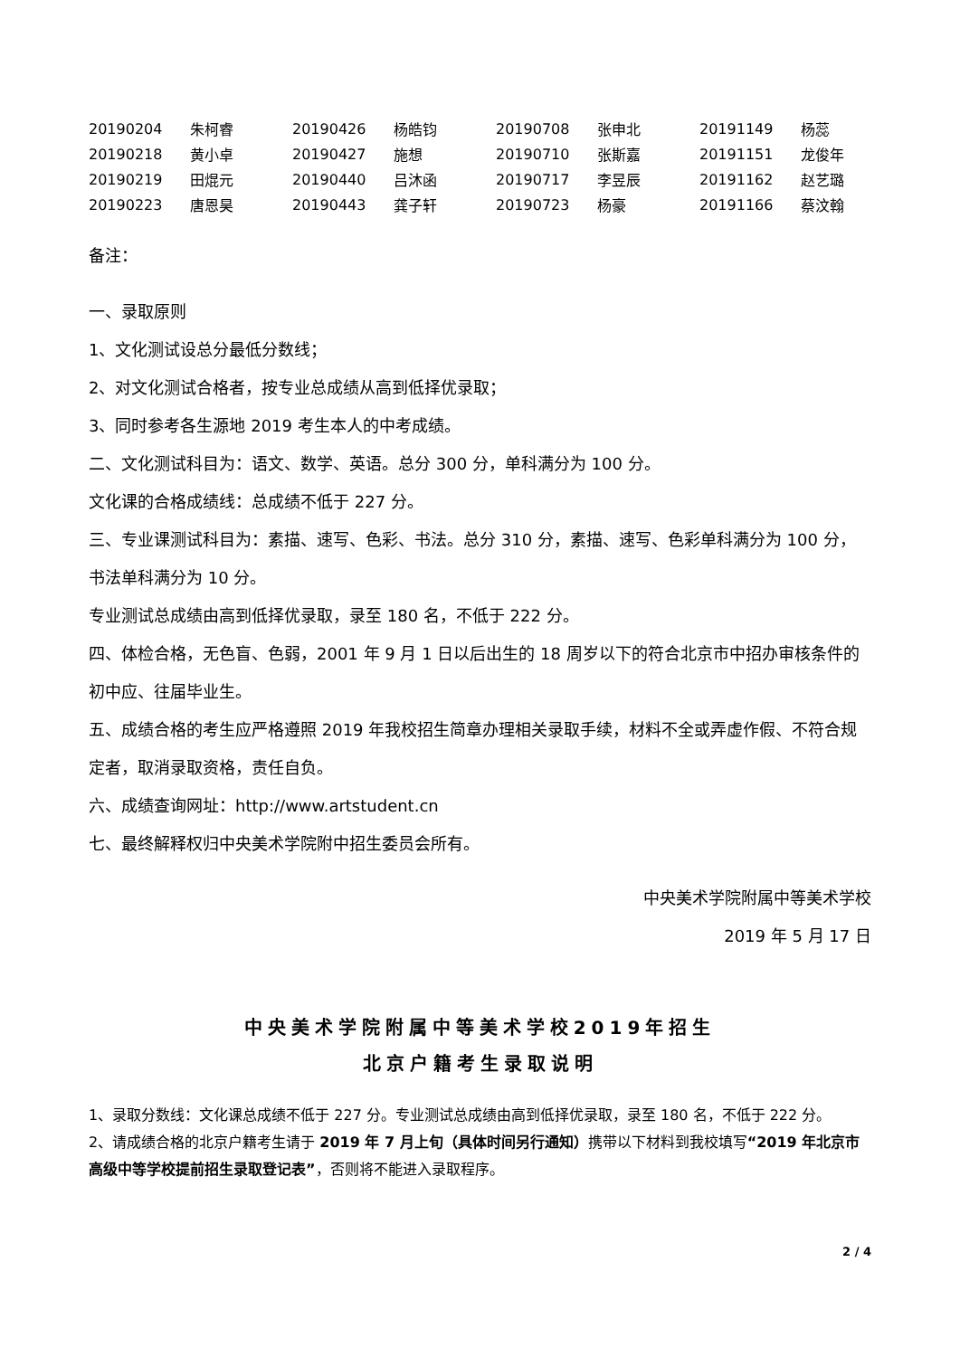| 20190204 | 朱柯睿 | 20190426 | 杨皓钧 | 20190708 | 张申北 | 20191149 | 杨蕊 |
| 20190218 | 黄小卓 | 20190427 | 施想 | 20190710 | 张斯嘉 | 20191151 | 龙俊年 |
| 20190219 | 田焜元 | 20190440 | 吕沐函 | 20190717 | 李昱辰 | 20191162 | 赵艺璐 |
| 20190223 | 唐恩昊 | 20190443 | 龚子轩 | 20190723 | 杨豪 | 20191166 | 蔡汶翰 |
备注：
一、录取原则
1、文化测试设总分最低分数线；
2、对文化测试合格者，按专业总成绩从高到低择优录取；
3、同时参考各生源地 2019 考生本人的中考成绩。
二、文化测试科目为：语文、数学、英语。总分 300 分，单科满分为 100 分。
文化课的合格成绩线：总成绩不低于 227 分。
三、专业课测试科目为：素描、速写、色彩、书法。总分 310 分，素描、速写、色彩单科满分为 100 分，书法单科满分为 10 分。
专业测试总成绩由高到低择优录取，录至 180 名，不低于 222 分。
四、体检合格，无色盲、色弱，2001 年 9 月 1 日以后出生的 18 周岁以下的符合北京市中招办审核条件的初中应、往届毕业生。
五、成绩合格的考生应严格遵照 2019 年我校招生简章办理相关录取手续，材料不全或弄虚作假、不符合规定者，取消录取资格，责任自负。
六、成绩查询网址：http://www.artstudent.cn
七、最终解释权归中央美术学院附中招生委员会所有。
中央美术学院附属中等美术学校
2019 年 5 月 17 日
中央美术学院附属中等美术学校2019年招生
北京户籍考生录取说明
1、录取分数线：文化课总成绩不低于 227 分。专业测试总成绩由高到低择优录取，录至 180 名，不低于 222 分。
2、请成绩合格的北京户籍考生请于 2019 年 7 月上旬（具体时间另行通知）携带以下材料到我校填写“2019 年北京市高级中等学校提前招生录取登记表”，否则将不能进入录取程序。
2 / 4